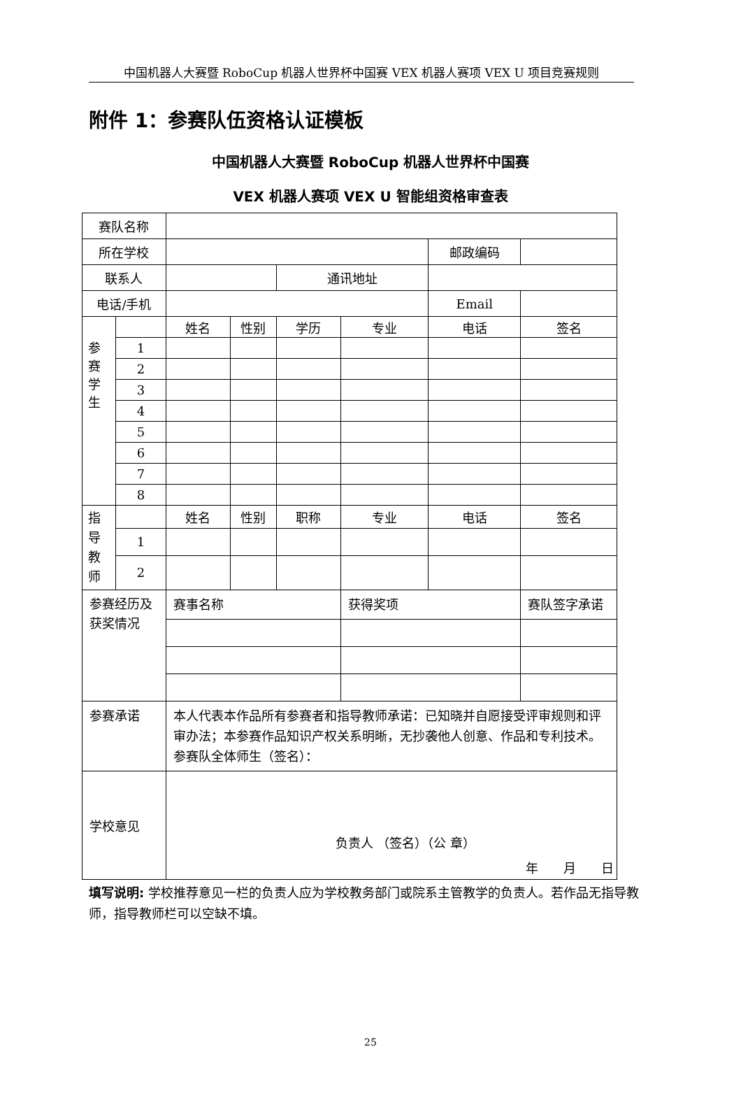中国机器人大赛暨 RoboCup 机器人世界杯中国赛 VEX 机器人赛项 VEX U 项目竞赛规则
附件 1：参赛队伍资格认证模板
中国机器人大赛暨 RoboCup 机器人世界杯中国赛
VEX 机器人赛项 VEX U 智能组资格审查表
| 赛队名称 | | | | | | | |
| 所在学校 | | | | | | 邮政编码 | |
| 联系人 | | | | 通讯地址 | | | |
| 电话/手机 | | | | | | Email | |
| 参 赛 学 生 | | 姓名 | 性别 | 学历 | 专业 | 电话 | 签名 |
| | 1 | | | | | | |
| | 2 | | | | | | |
| | 3 | | | | | | |
| | 4 | | | | | | |
| | 5 | | | | | | |
| | 6 | | | | | | |
| | 7 | | | | | | |
| | 8 | | | | | | |
| 指 导 教 师 | | 姓名 | 性别 | 职称 | 专业 | 电话 | 签名 |
| | 1 | | | | | | |
| | 2 | | | | | | |
| 参赛经历及获奖情况 | | 赛事名称 | | | 获得奖项 | | 赛队签字承诺 |
| 参赛承诺 | | 本人代表本作品所有参赛者和指导教师承诺：已知晓并自愿接受评审规则和评审办法；本参赛作品知识产权关系明晰，无抄袭他人创意、作品和专利技术。 参赛队全体师生（签名）： | | | | | |
| 学校意见 | | 负责人 （签名）（公 章） 年 月 日 | | | | | |
填写说明: 学校推荐意见一栏的负责人应为学校教务部门或院系主管教学的负责人。若作品无指导教师，指导教师栏可以空缺不填。
25